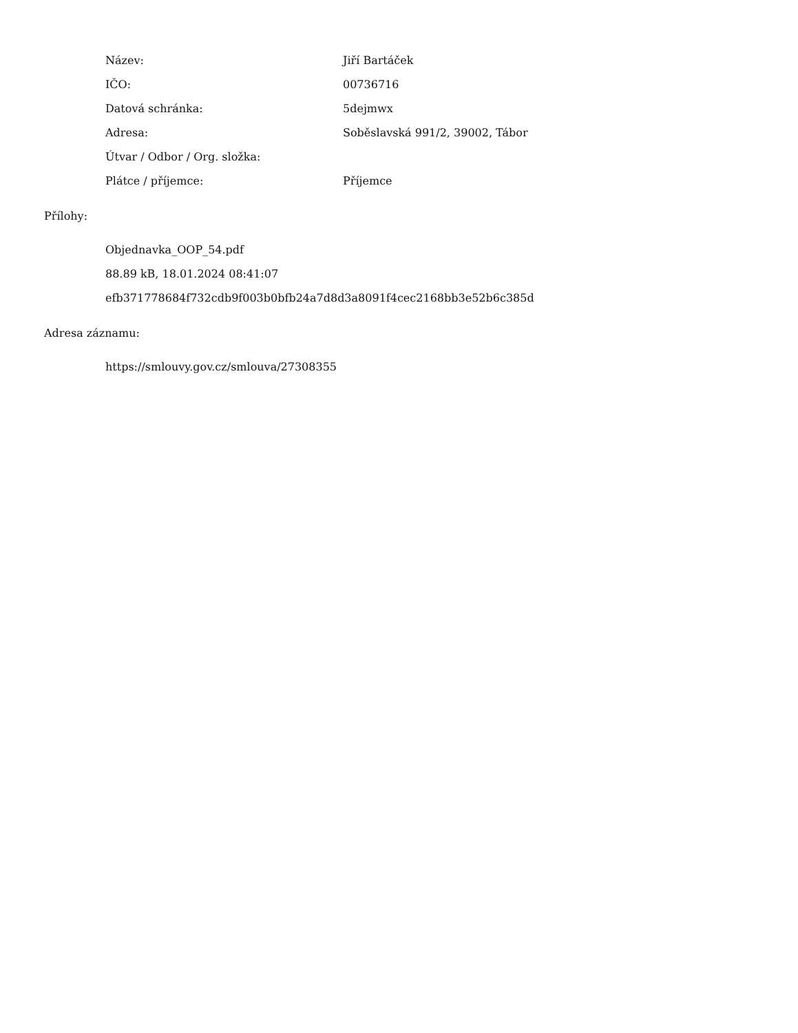| Název: | Jiří Bartáček |
| IČO: | 00736716 |
| Datová schránka: | 5dejmwx |
| Adresa: | Soběslavská 991/2, 39002, Tábor |
| Útvar / Odbor / Org. složka: | |
| Plátce / příjemce: | Příjemce |
Přílohy:
Objednavka_OOP_54.pdf
88.89 kB, 18.01.2024 08:41:07
efb371778684f732cdb9f003b0bfb24a7d8d3a8091f4cec2168bb3e52b6c385d
Adresa záznamu:
https://smlouvy.gov.cz/smlouva/27308355